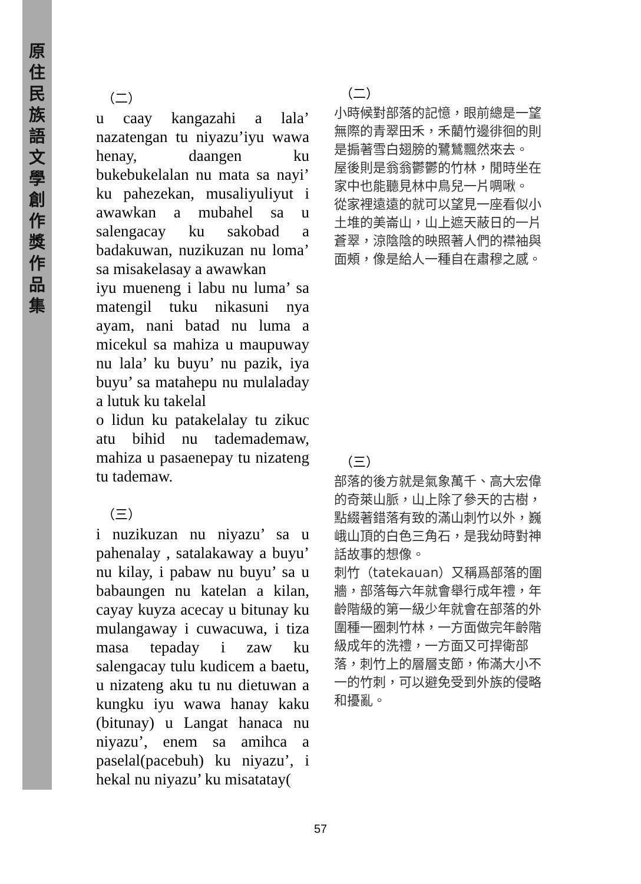原
住
民
族
語
文
學
創
作
獎
作
品
集
（二）
u caay kangazahi a lala’ nazatengan tu niyazu’iyu wawa henay, daangen ku bukebukelalan nu mata sa nayi’ ku pahezekan, musaliyuliyut i awawkan a mubahel sa u salengacay ku sakobad a badakuwan, nuzikuzan nu loma’ sa misakelasay a awawkan
iyu mueneng i labu nu luma’ sa matengil tuku nikasuni nya ayam, nani batad nu luma a micekul sa mahiza u maupuway nu lala’ ku buyu’ nu pazik, iya buyu’ sa matahepu nu mulaladay a lutuk ku takelal
o lidun ku patakelalay tu zikuc atu bihid nu tademademaw, mahiza u pasaenepay tu nizateng tu tademaw.
（三）
i nuzikuzan nu niyazu’ sa u pahenalay , satalakaway a buyu’ nu kilay, i pabaw nu buyu’ sa u babaungen nu katelan a kilan, cayay kuyza acecay u bitunay ku mulangaway i cuwacuwa, i tiza masa tepaday i zaw ku salengacay tulu kudicem a baetu, u nizateng aku tu nu dietuwan a kungku iyu wawa hanay kaku (bitunay) u Langat hanaca nu niyazu’, enem sa amihca a paselal(pacebuh) ku niyazu’, i hekal nu niyazu’ ku misatatay(
（二）
小時候對部落的記憶，眼前總是一望無際的青翠田禾，禾藺竹邊徘徊的則是搧著雪白翅膀的鷺鷥飄然來去。
屋後則是翁翁鬱鬱的竹林，閒時坐在家中也能聽見林中鳥兒一片啁啾。
從家裡遠遠的就可以望見一座看似小土堆的美崙山，山上遮天蔽日的一片蒼翠，涼陰陰的映照著人們的襟袖與面頰，像是給人一種自在肅穆之感。
（三）
部落的後方就是氣象萬千、高大宏偉的奇萊山脈，山上除了參天的古樹，點綴著錯落有致的滿山刺竹以外，巍峨山頂的白色三角石，是我幼時對神話故事的想像。
刺竹（tatekauan）又稱爲部落的圍牆，部落每六年就會舉行成年禮，年齡階級的第一級少年就會在部落的外圍種一圈刺竹林，一方面做完年齡階級成年的洗禮，一方面又可捍衛部落，刺竹上的層層支節，佈滿大小不一的竹刺，可以避免受到外族的侵略和擾亂。
57